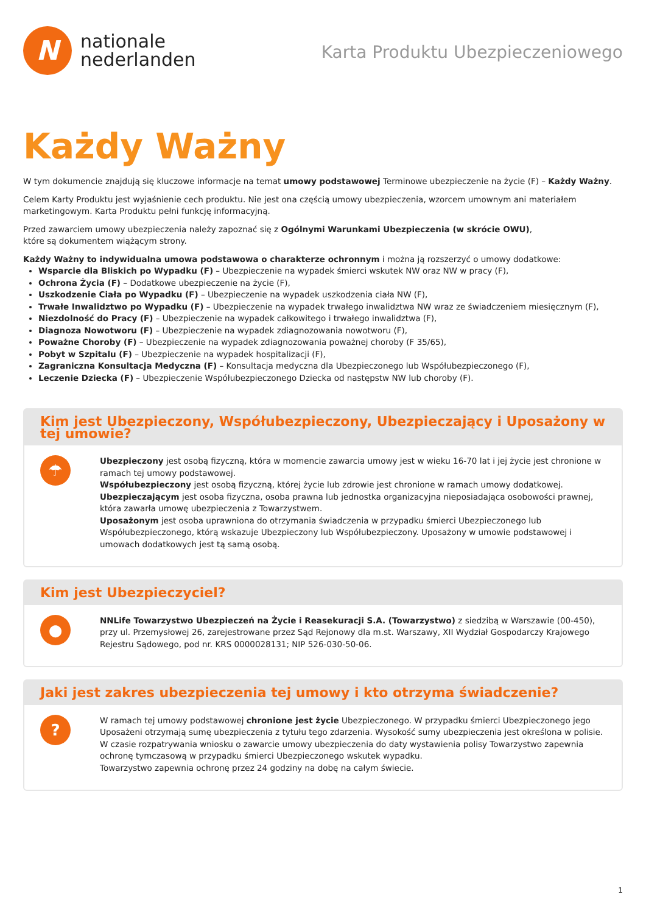N
nationale
nederlanden
Karta Produktu Ubezpieczeniowego
Każdy Ważny
W tym dokumencie znajdują się kluczowe informacje na temat umowy podstawowej Terminowe ubezpieczenie na życie (F) – Każdy Ważny.
Celem Karty Produktu jest wyjaśnienie cech produktu. Nie jest ona częścią umowy ubezpieczenia, wzorcem umownym ani materiałem marketingowym. Karta Produktu pełni funkcję informacyjną.
Przed zawarciem umowy ubezpieczenia należy zapoznać się z Ogólnymi Warunkami Ubezpieczenia (w skrócie OWU),
które są dokumentem wiążącym strony.
Każdy Ważny to indywidualna umowa podstawowa o charakterze ochronnym i można ją rozszerzyć o umowy dodatkowe:
Wsparcie dla Bliskich po Wypadku (F) – Ubezpieczenie na wypadek śmierci wskutek NW oraz NW w pracy (F),
Ochrona Życia (F) – Dodatkowe ubezpieczenie na życie (F),
Uszkodzenie Ciała po Wypadku (F) – Ubezpieczenie na wypadek uszkodzenia ciała NW (F),
Trwałe Inwalidztwo po Wypadku (F) – Ubezpieczenie na wypadek trwałego inwalidztwa NW wraz ze świadczeniem miesięcznym (F),
Niezdolność do Pracy (F) – Ubezpieczenie na wypadek całkowitego i trwałego inwalidztwa (F),
Diagnoza Nowotworu (F) – Ubezpieczenie na wypadek zdiagnozowania nowotworu (F),
Poważne Choroby (F) – Ubezpieczenie na wypadek zdiagnozowania poważnej choroby (F 35/65),
Pobyt w Szpitalu (F) – Ubezpieczenie na wypadek hospitalizacji (F),
Zagraniczna Konsultacja Medyczna (F) – Konsultacja medyczna dla Ubezpieczonego lub Współubezpieczonego (F),
Leczenie Dziecka (F) – Ubezpieczenie Współubezpieczonego Dziecka od następstw NW lub choroby (F).
Kim jest Ubezpieczony, Współubezpieczony, Ubezpieczający i Uposażony w tej umowie?
☂
Ubezpieczony jest osobą fizyczną, która w momencie zawarcia umowy jest w wieku 16-70 lat i jej życie jest chronione w ramach tej umowy podstawowej.
Współubezpieczony jest osobą fizyczną, której życie lub zdrowie jest chronione w ramach umowy dodatkowej.
Ubezpieczającym jest osoba fizyczna, osoba prawna lub jednostka organizacyjna nieposiadająca osobowości prawnej,
która zawarła umowę ubezpieczenia z Towarzystwem.
Uposażonym jest osoba uprawniona do otrzymania świadczenia w przypadku śmierci Ubezpieczonego lub Współubezpieczonego, którą wskazuje Ubezpieczony lub Współubezpieczony. Uposażony w umowie podstawowej i umowach dodatkowych jest tą samą osobą.
Kim jest Ubezpieczyciel?
●
NNLife Towarzystwo Ubezpieczeń na Życie i Reasekuracji S.A. (Towarzystwo) z siedzibą w Warszawie (00-450),
przy ul. Przemysłowej 26, zarejestrowane przez Sąd Rejonowy dla m.st. Warszawy, XII Wydział Gospodarczy Krajowego Rejestru Sądowego, pod nr. KRS 0000028131; NIP 526-030-50-06.
Jaki jest zakres ubezpieczenia tej umowy i kto otrzyma świadczenie?
?
W ramach tej umowy podstawowej chronione jest życie Ubezpieczonego. W przypadku śmierci Ubezpieczonego jego Uposażeni otrzymają sumę ubezpieczenia z tytułu tego zdarzenia. Wysokość sumy ubezpieczenia jest określona w polisie.
W czasie rozpatrywania wniosku o zawarcie umowy ubezpieczenia do daty wystawienia polisy Towarzystwo zapewnia ochronę tymczasową w przypadku śmierci Ubezpieczonego wskutek wypadku.
Towarzystwo zapewnia ochronę przez 24 godziny na dobę na całym świecie.
1